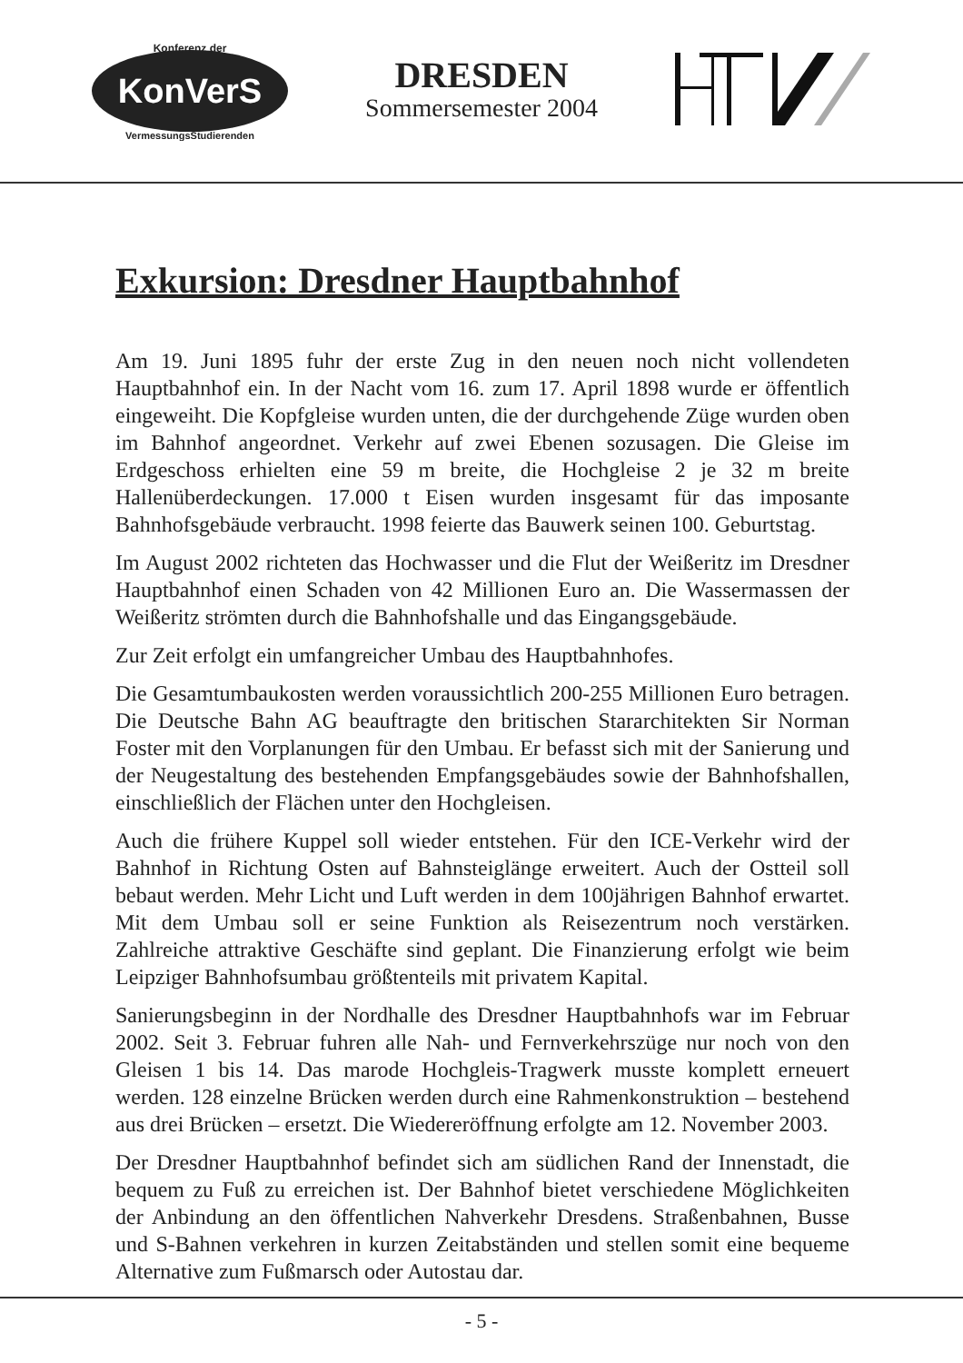Konferenz der
KonVerS
VermessungsStudierenden
DRESDEN
Sommersemester 2004
Exkursion: Dresdner Hauptbahnhof
Am 19. Juni 1895 fuhr der erste Zug in den neuen noch nicht vollendeten Hauptbahnhof ein. In der Nacht vom 16. zum 17. April 1898 wurde er öffentlich eingeweiht. Die Kopfgleise wurden unten, die der durchgehende Züge wurden oben im Bahnhof angeordnet. Verkehr auf zwei Ebenen sozusagen. Die Gleise im Erdgeschoss erhielten eine 59 m breite, die Hochgleise 2 je 32 m breite Hallenüberdeckungen. 17.000 t Eisen wurden insgesamt für das imposante Bahnhofsgebäude verbraucht. 1998 feierte das Bauwerk seinen 100. Geburtstag.
Im August 2002 richteten das Hochwasser und die Flut der Weißeritz im Dresdner Hauptbahnhof einen Schaden von 42 Millionen Euro an. Die Wassermassen der Weißeritz strömten durch die Bahnhofshalle und das Eingangsgebäude.
Zur Zeit erfolgt ein umfangreicher Umbau des Hauptbahnhofes.
Die Gesamtumbaukosten werden voraussichtlich 200-255 Millionen Euro betragen. Die Deutsche Bahn AG beauftragte den britischen Stararchitekten Sir Norman Foster mit den Vorplanungen für den Umbau. Er befasst sich mit der Sanierung und der Neugestaltung des bestehenden Empfangsgebäudes sowie der Bahnhofshallen, einschließlich der Flächen unter den Hochgleisen.
Auch die frühere Kuppel soll wieder entstehen. Für den ICE-Verkehr wird der Bahnhof in Richtung Osten auf Bahnsteiglänge erweitert. Auch der Ostteil soll bebaut werden. Mehr Licht und Luft werden in dem 100jährigen Bahnhof erwartet. Mit dem Umbau soll er seine Funktion als Reisezentrum noch verstärken. Zahlreiche attraktive Geschäfte sind geplant. Die Finanzierung erfolgt wie beim Leipziger Bahnhofsumbau größtenteils mit privatem Kapital.
Sanierungsbeginn in der Nordhalle des Dresdner Hauptbahnhofs war im Februar 2002. Seit 3. Februar fuhren alle Nah- und Fernverkehrszüge nur noch von den Gleisen 1 bis 14. Das marode Hochgleis-Tragwerk musste komplett erneuert werden. 128 einzelne Brücken werden durch eine Rahmenkonstruktion – bestehend aus drei Brücken – ersetzt. Die Wiedereröffnung erfolgte am 12. November 2003.
Der Dresdner Hauptbahnhof befindet sich am südlichen Rand der Innenstadt, die bequem zu Fuß zu erreichen ist. Der Bahnhof bietet verschiedene Möglichkeiten der Anbindung an den öffentlichen Nahverkehr Dresdens. Straßenbahnen, Busse und S-Bahnen verkehren in kurzen Zeitabständen und stellen somit eine bequeme Alternative zum Fußmarsch oder Autostau dar.
- 5 -